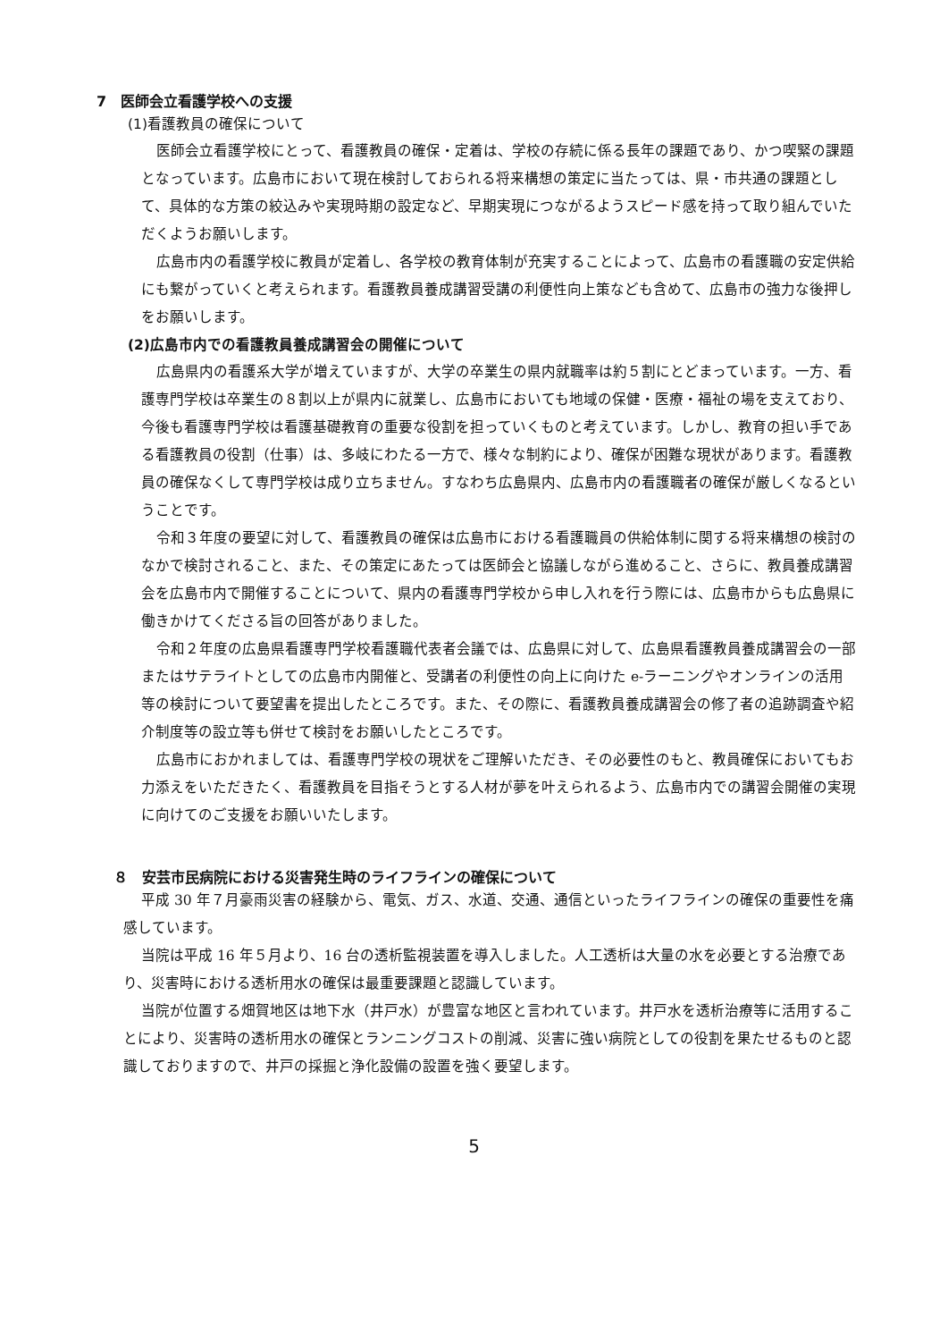7　医師会立看護学校への支援
(1)看護教員の確保について
医師会立看護学校にとって、看護教員の確保・定着は、学校の存続に係る長年の課題であり、かつ喫緊の課題となっています。広島市において現在検討しておられる将来構想の策定に当たっては、県・市共通の課題として、具体的な方策の絞込みや実現時期の設定など、早期実現につながるようスピード感を持って取り組んでいただくようお願いします。
広島市内の看護学校に教員が定着し、各学校の教育体制が充実することによって、広島市の看護職の安定供給にも繋がっていくと考えられます。看護教員養成講習受講の利便性向上策なども含めて、広島市の強力な後押しをお願いします。
(2)広島市内での看護教員養成講習会の開催について
広島県内の看護系大学が増えていますが、大学の卒業生の県内就職率は約５割にとどまっています。一方、看護専門学校は卒業生の８割以上が県内に就業し、広島市においても地域の保健・医療・福祉の場を支えており、今後も看護専門学校は看護基礎教育の重要な役割を担っていくものと考えています。しかし、教育の担い手である看護教員の役割（仕事）は、多岐にわたる一方で、様々な制約により、確保が困難な現状があります。看護教員の確保なくして専門学校は成り立ちません。すなわち広島県内、広島市内の看護職者の確保が厳しくなるということです。
令和３年度の要望に対して、看護教員の確保は広島市における看護職員の供給体制に関する将来構想の検討のなかで検討されること、また、その策定にあたっては医師会と協議しながら進めること、さらに、教員養成講習会を広島市内で開催することについて、県内の看護専門学校から申し入れを行う際には、広島市からも広島県に働きかけてくださる旨の回答がありました。
令和２年度の広島県看護専門学校看護職代表者会議では、広島県に対して、広島県看護教員養成講習会の一部またはサテライトとしての広島市内開催と、受講者の利便性の向上に向けた e-ラーニングやオンラインの活用等の検討について要望書を提出したところです。また、その際に、看護教員養成講習会の修了者の追跡調査や紹介制度等の設立等も併せて検討をお願いしたところです。
広島市におかれましては、看護専門学校の現状をご理解いただき、その必要性のもと、教員確保においてもお力添えをいただきたく、看護教員を目指そうとする人材が夢を叶えられるよう、広島市内での講習会開催の実現に向けてのご支援をお願いいたします。
８　安芸市民病院における災害発生時のライフラインの確保について
平成 30 年７月豪雨災害の経験から、電気、ガス、水道、交通、通信といったライフラインの確保の重要性を痛感しています。
当院は平成 16 年５月より、16 台の透析監視装置を導入しました。人工透析は大量の水を必要とする治療であり、災害時における透析用水の確保は最重要課題と認識しています。
当院が位置する畑賀地区は地下水（井戸水）が豊富な地区と言われています。井戸水を透析治療等に活用することにより、災害時の透析用水の確保とランニングコストの削減、災害に強い病院としての役割を果たせるものと認識しておりますので、井戸の採掘と浄化設備の設置を強く要望します。
5